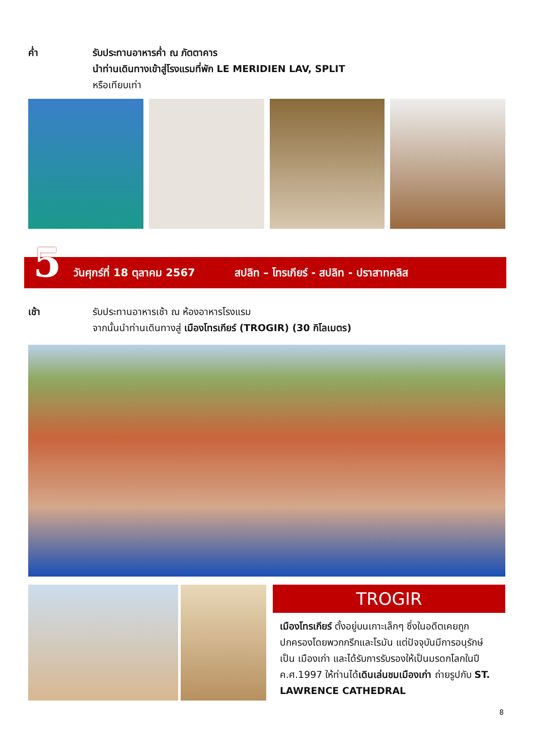ค่ำ รับประทานอาหารค่ำ ณ ภัตตาคาร
นำท่านเดินทางเข้าสู่โรงแรมที่พัก LE MERIDIEN LAV, SPLIT
หรือเทียบเท่า
5
วันศุกร์ที่ 18 ตุลาคม 2567 สปลิท – โทรเกียร์ - สปลิท - ปราสาทคลิส
เช้า รับประทานอาหารเช้า ณ ห้องอาหารโรงแรม
จากนั้นนำท่านเดินทางสู่ เมืองโทรเกียร์ (TROGIR) (30 กิโลเมตร)
TROGIR
เมืองโทรเกียร์ ตั้งอยู่บนเกาะเล็กๆ ซึ่งในอดีตเคยถูกปกครองโดยพวกกรีกและโรมัน แต่ปัจจุบันมีการอนุรักษ์เป็น เมืองเก่า และได้รับการรับรองให้เป็นมรดกโลกในปี ค.ศ.1997 ให้ท่านได้เดินเล่นชมเมืองเก่า ถ่ายรูปกับ ST. LAWRENCE CATHEDRAL
8